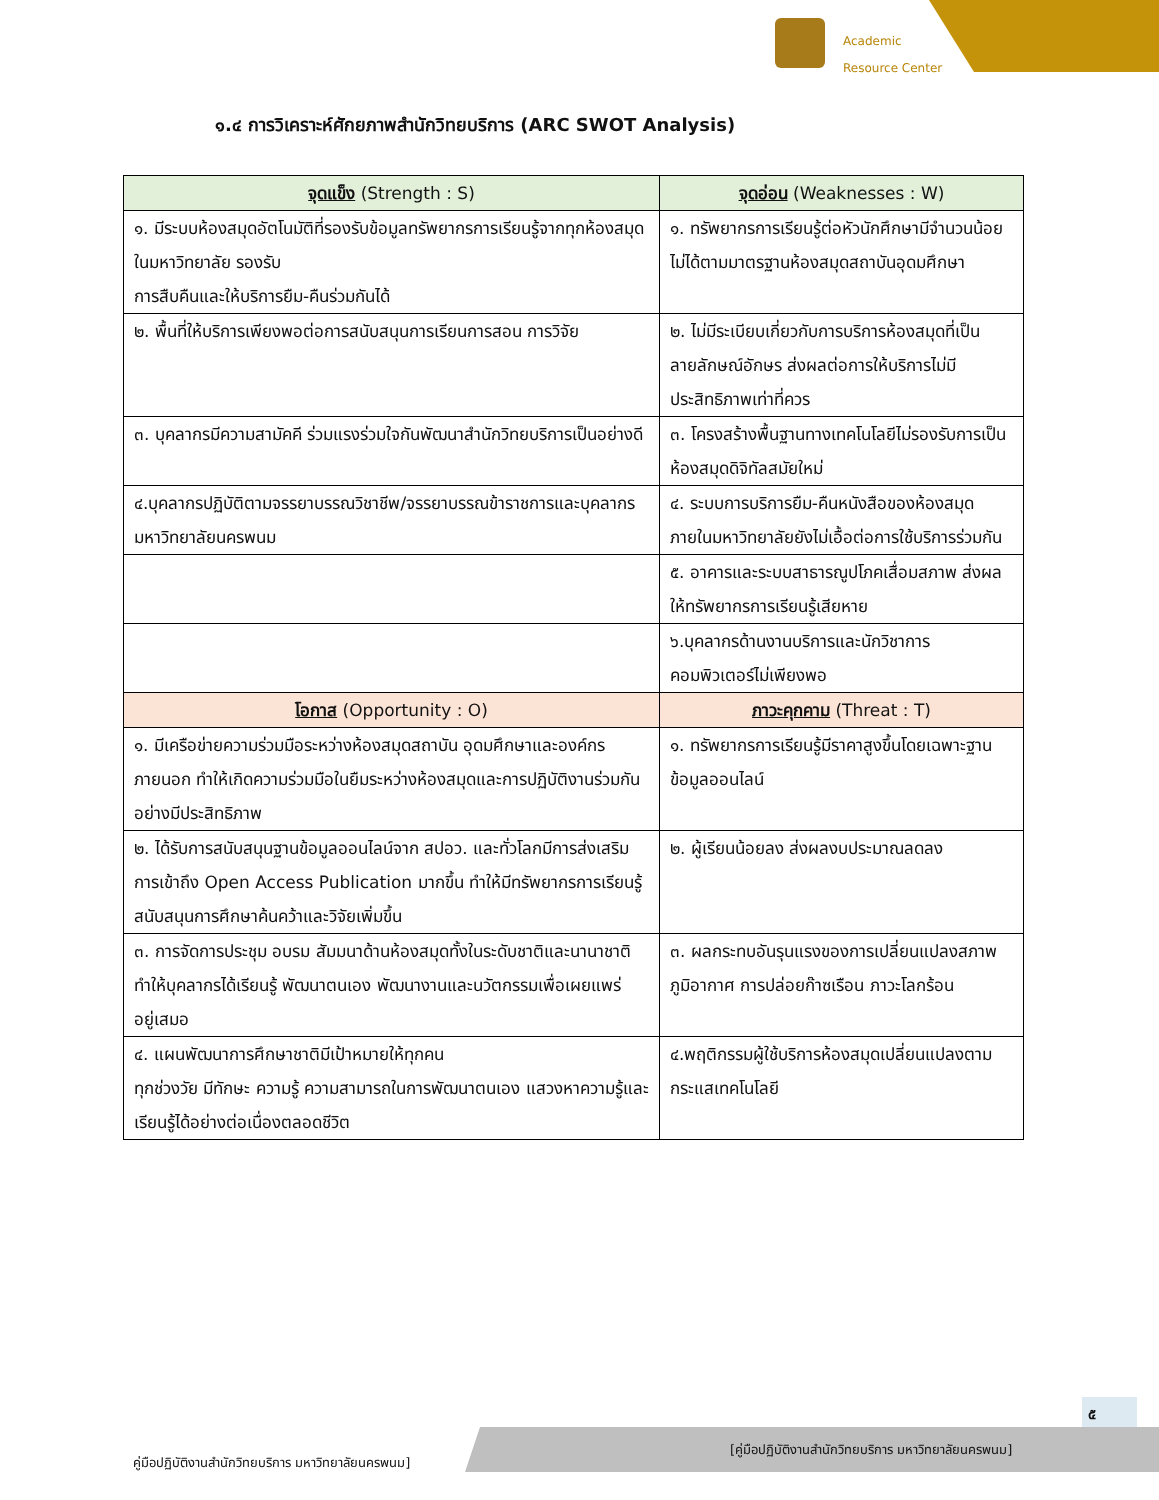Academic
Resource Center
๑.๔ การวิเคราะห์ศักยภาพสำนักวิทยบริการ (ARC SWOT Analysis)
| จุดแข็ง (Strength : S) | จุดอ่อน (Weaknesses : W) |
| --- | --- |
| ๑. มีระบบห้องสมุดอัตโนมัติที่รองรับข้อมูลทรัพยากรการเรียนรู้จากทุกห้องสมุดในมหาวิทยาลัย รองรับ การสืบคืนและให้บริการยืม-คืนร่วมกันได้ | ๑. ทรัพยากรการเรียนรู้ต่อหัวนักศึกษามีจำนวนน้อยไม่ได้ตามมาตรฐานห้องสมุดสถาบันอุดมศึกษา |
| ๒. พื้นที่ให้บริการเพียงพอต่อการสนับสนุนการเรียนการสอน การวิจัย | ๒. ไม่มีระเบียบเกี่ยวกับการบริการห้องสมุดที่เป็น ลายลักษณ์อักษร ส่งผลต่อการให้บริการไม่มีประสิทธิภาพเท่าที่ควร |
| ๓. บุคลากรมีความสามัคคี ร่วมแรงร่วมใจกันพัฒนาสำนักวิทยบริการเป็นอย่างดี | ๓. โครงสร้างพื้นฐานทางเทคโนโลยีไม่รองรับการเป็นห้องสมุดดิจิทัลสมัยใหม่ |
| ๔.บุคลากรปฏิบัติตามจรรยาบรรณวิชาชีพ/จรรยาบรรณข้าราชการและบุคลากรมหาวิทยาลัยนครพนม | ๔. ระบบการบริการยืม-คืนหนังสือของห้องสมุดภายในมหาวิทยาลัยยังไม่เอื้อต่อการใช้บริการร่วมกัน |
| | ๕. อาคารและระบบสาธารณูปโภคเสื่อมสภาพ ส่งผลให้ทรัพยากรการเรียนรู้เสียหาย |
| | ๖.บุคลากรด้านงานบริการและนักวิชาการคอมพิวเตอร์ไม่เพียงพอ |
| โอกาส (Opportunity : O) | ภาวะคุกคาม (Threat : T) |
| ๑. มีเครือข่ายความร่วมมือระหว่างห้องสมุดสถาบัน อุดมศึกษาและองค์กรภายนอก ทำให้เกิดความร่วมมือในยืมระหว่างห้องสมุดและการปฏิบัติงานร่วมกันอย่างมีประสิทธิภาพ | ๑. ทรัพยากรการเรียนรู้มีราคาสูงขึ้นโดยเฉพาะฐานข้อมูลออนไลน์ |
| ๒. ได้รับการสนับสนุนฐานข้อมูลออนไลน์จาก สปอว. และทั่วโลกมีการส่งเสริมการเข้าถึง Open Access Publication มากขึ้น ทำให้มีทรัพยากรการเรียนรู้สนับสนุนการศึกษาค้นคว้าและวิจัยเพิ่มขึ้น | ๒. ผู้เรียนน้อยลง ส่งผลงบประมาณลดลง |
| ๓. การจัดการประชุม อบรม สัมมนาด้านห้องสมุดทั้งในระดับชาติและนานาชาติ ทำให้บุคลากรได้เรียนรู้ พัฒนาตนเอง พัฒนางานและนวัตกรรมเพื่อเผยแพร่ อยู่เสมอ | ๓. ผลกระทบอันรุนแรงของการเปลี่ยนแปลงสภาพภูมิอากาศ การปล่อยก๊าซเรือน ภาวะโลกร้อน |
| ๔. แผนพัฒนาการศึกษาชาติมีเป้าหมายให้ทุกคน ทุกช่วงวัย มีทักษะ ความรู้ ความสามารถในการพัฒนาตนเอง แสวงหาความรู้และเรียนรู้ได้อย่างต่อเนื่องตลอดชีวิต | ๔.พฤติกรรมผู้ใช้บริการห้องสมุดเปลี่ยนแปลงตามกระแสเทคโนโลยี |
๕
คู่มือปฏิบัติงานสำนักวิทยบริการ มหาวิทยาลัยนครพนม]
[คู่มือปฏิบัติงานสำนักวิทยบริการ มหาวิทยาลัยนครพนม]